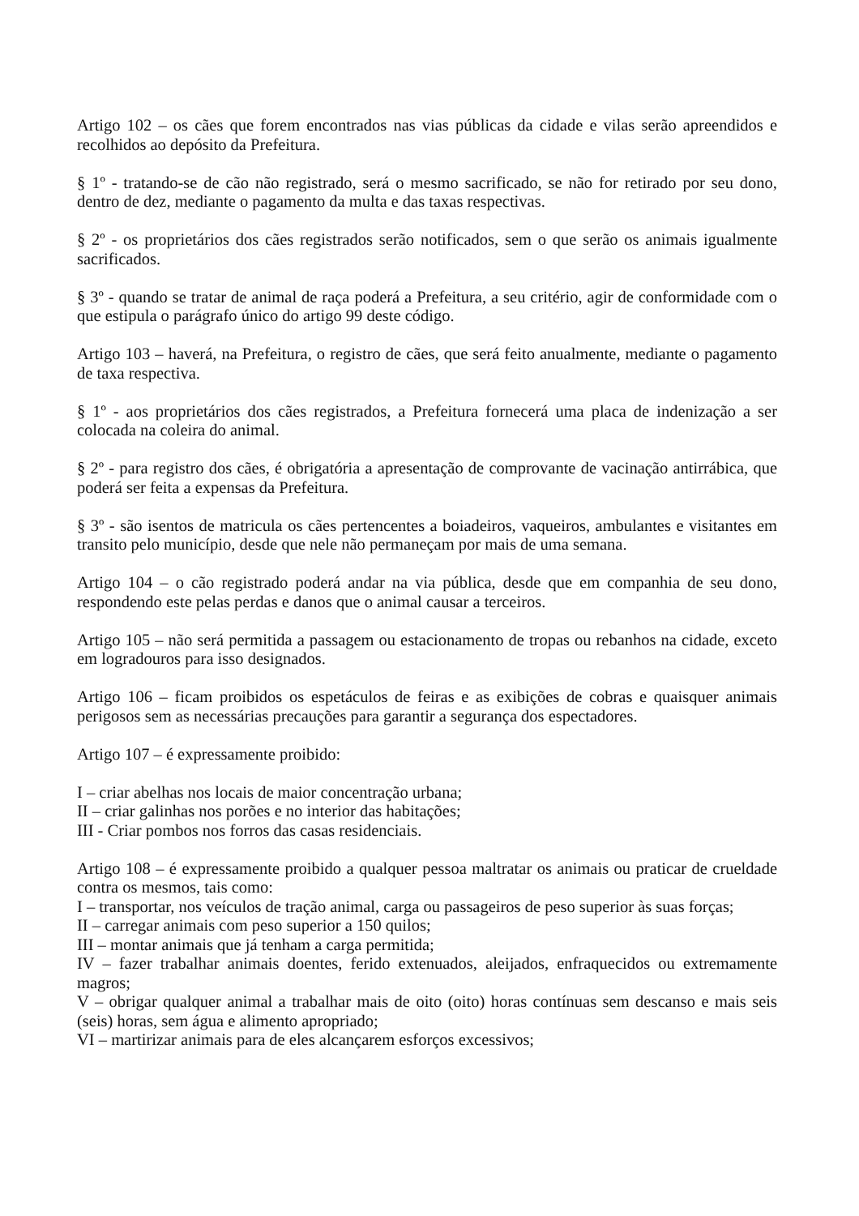Artigo 102 – os cães que forem encontrados nas vias públicas da cidade e vilas serão apreendidos e recolhidos ao depósito da Prefeitura.
§ 1º - tratando-se de cão não registrado, será o mesmo sacrificado, se não for retirado por seu dono, dentro de dez, mediante o pagamento da multa e das taxas respectivas.
§ 2º - os proprietários dos cães registrados serão notificados, sem o que serão os animais igualmente sacrificados.
§ 3º - quando se tratar de animal de raça poderá a Prefeitura, a seu critério, agir de conformidade com o que estipula o parágrafo único do artigo 99 deste código.
Artigo 103 – haverá, na Prefeitura, o registro de cães, que será feito anualmente, mediante o pagamento de taxa respectiva.
§ 1º - aos proprietários dos cães registrados, a Prefeitura fornecerá uma placa de indenização a ser colocada na coleira do animal.
§ 2º - para registro dos cães, é obrigatória a apresentação de comprovante de vacinação antirrábica, que poderá ser feita a expensas da Prefeitura.
§ 3º - são isentos de matricula os cães pertencentes a boiadeiros, vaqueiros, ambulantes e visitantes em transito pelo município, desde que nele não permaneçam por mais de uma semana.
Artigo 104 – o cão registrado poderá andar na via pública, desde que em companhia de seu dono, respondendo este pelas perdas e danos que o animal causar a terceiros.
Artigo 105 – não será permitida a passagem ou estacionamento de tropas ou rebanhos na cidade, exceto em logradouros para isso designados.
Artigo 106 – ficam proibidos os espetáculos de feiras e as exibições de cobras e quaisquer animais perigosos sem as necessárias precauções para garantir a segurança dos espectadores.
Artigo 107 – é expressamente proibido:
I – criar abelhas nos locais de maior concentração urbana;
II – criar galinhas nos porões e no interior das habitações;
III - Criar pombos nos forros das casas residenciais.
Artigo 108 – é expressamente proibido a qualquer pessoa maltratar os animais ou praticar de crueldade contra os mesmos, tais como:
I – transportar, nos veículos de tração animal, carga ou passageiros de peso superior às suas forças;
II – carregar animais com peso superior a 150 quilos;
III – montar animais que já tenham a carga permitida;
IV – fazer trabalhar animais doentes, ferido extenuados, aleijados, enfraquecidos ou extremamente magros;
V – obrigar qualquer animal a trabalhar mais de oito (oito) horas contínuas sem descanso e mais seis (seis) horas, sem água e alimento apropriado;
VI – martirizar animais para de eles alcançarem esforços excessivos;